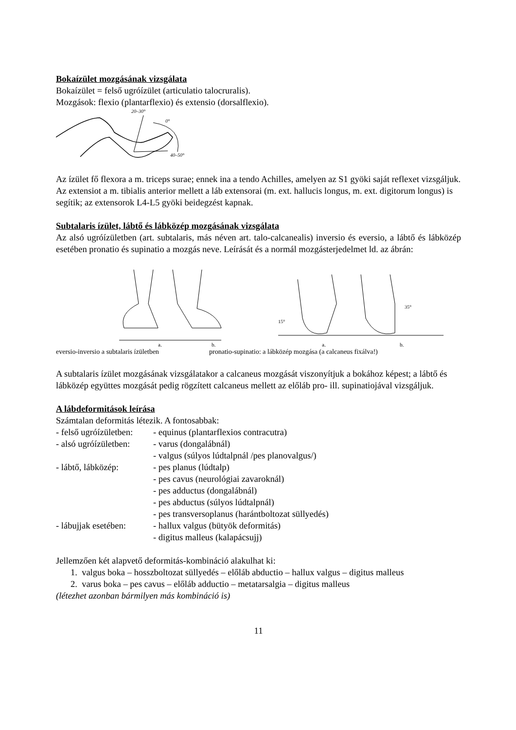Bokaízület mozgásának vizsgálata
Bokaízület = felső ugróízület (articulatio talocruralis).
Mozgások: flexio (plantarflexio) és extensio (dorsalflexio).
20–30°
0°
40–50°
Az ízület fő flexora a m. triceps surae; ennek ina a tendo Achilles, amelyen az S1 gyöki saját reflexet vizsgáljuk. Az extensiot a m. tibialis anterior mellett a láb extensorai (m. ext. hallucis longus, m. ext. digitorum longus) is segítik; az extensorok L4-L5 gyöki beidegzést kapnak.
Subtalaris ízület, lábtő és lábközép mozgásának vizsgálata
Az alsó ugróízületben (art. subtalaris, más néven art. talo-calcanealis) inversio és eversio, a lábtő és lábközép esetében pronatio és supinatio a mozgás neve. Leírását és a normál mozgásterjedelmet ld. az ábrán:
a.
b.
15°
35°
a.
b.
eversio-inversio a subtalaris ízületben pronatio-supinatio: a lábközép mozgása (a calcaneus fixálva!)
A subtalaris ízület mozgásának vizsgálatakor a calcaneus mozgását viszonyítjuk a bokához képest; a lábtő és lábközép együttes mozgását pedig rögzített calcaneus mellett az előláb pro- ill. supinatiojával vizsgáljuk.
A lábdeformitások leírása
Számtalan deformitás létezik. A fontosabbak:
- felső ugróízületben: - equinus (plantarflexios contracutra)
- alsó ugróízületben: - varus (dongalábnál)
- valgus (súlyos lúdtalpnál /pes planovalgus/)
- lábtő, lábközép: - pes planus (lúdtalp)
- pes cavus (neurológiai zavaroknál)
- pes adductus (dongalábnál)
- pes abductus (súlyos lúdtalpnál)
- pes transversoplanus (harántboltozat süllyedés)
- lábujjak esetében: - hallux valgus (bütyök deformitás)
- digitus malleus (kalapácsujj)
Jellemzően két alapvető deformitás-kombináció alakulhat ki:
1. valgus boka – hosszboltozat süllyedés – előláb abductio – hallux valgus – digitus malleus
2. varus boka – pes cavus – előláb adductio – metatarsalgia – digitus malleus
(létezhet azonban bármilyen más kombináció is)
11